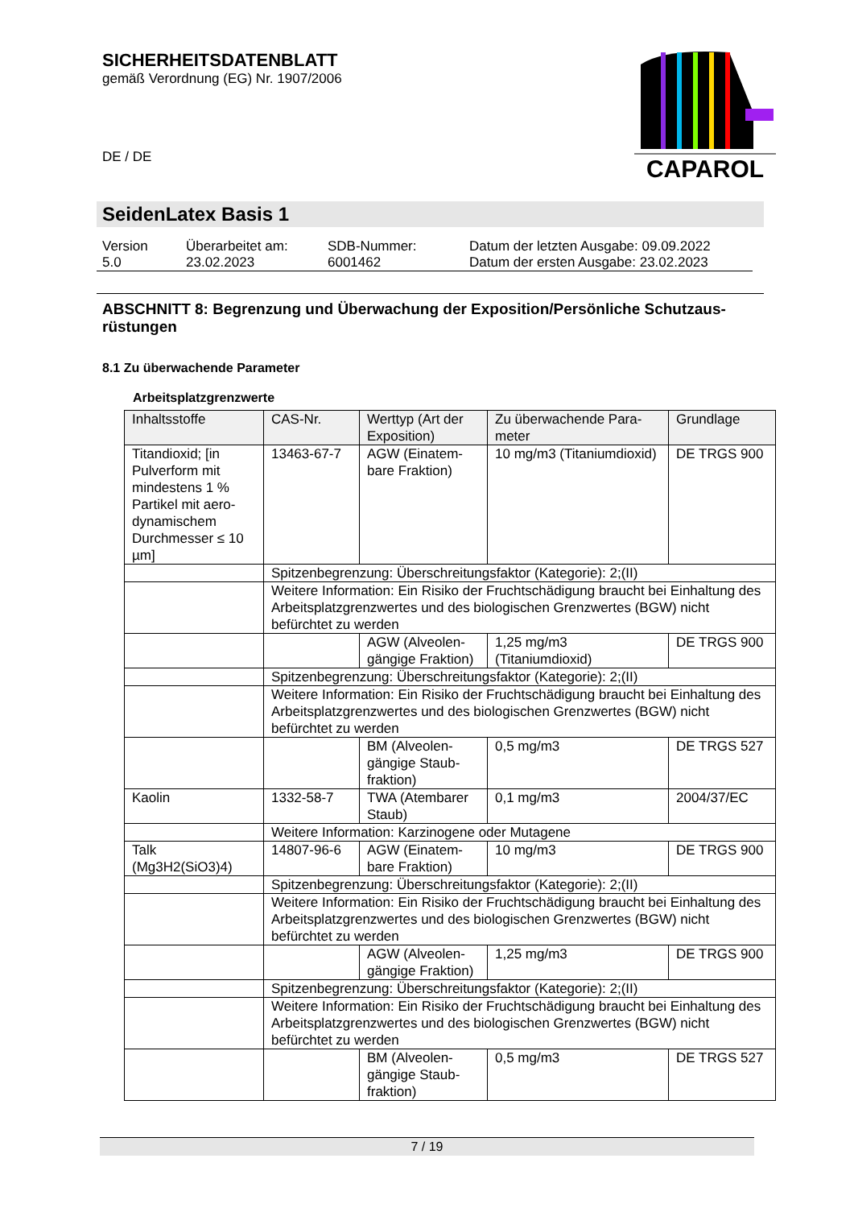SICHERHEITSDATENBLATT
gemäß Verordnung (EG) Nr. 1907/2006
DE / DE
CAPAROL
SeidenLatex Basis 1
| Version 5.0 | Überarbeitet am: 23.02.2023 | SDB-Nummer: 6001462 | Datum der letzten Ausgabe: 09.09.2022 Datum der ersten Ausgabe: 23.02.2023 |
ABSCHNITT 8: Begrenzung und Überwachung der Exposition/Persönliche Schutzaus-rüstungen
8.1 Zu überwachende Parameter
Arbeitsplatzgrenzwerte
| Inhaltsstoffe | CAS-Nr. | Werttyp (Art der Exposition) | Zu überwachende Para-meter | Grundlage |
| --- | --- | --- | --- | --- |
| Titandioxid; [in Pulverform mit mindestens 1 % Partikel mit aero-dynamischem Durchmesser ≤ 10 µm] | 13463-67-7 | AGW (Einatem-bare Fraktion) | 10 mg/m3 (Titaniumdioxid) | DE TRGS 900 |
| | Spitzenbegrenzung: Überschreitungsfaktor (Kategorie): 2;(II) | | | |
| | Weitere Information: Ein Risiko der Fruchtschädigung braucht bei Einhaltung des Arbeitsplatzgrenzwertes und des biologischen Grenzwertes (BGW) nicht befürchtet zu werden | | | |
| | | AGW (Alveolen-gängige Fraktion) | 1,25 mg/m3 (Titaniumdioxid) | DE TRGS 900 |
| | Spitzenbegrenzung: Überschreitungsfaktor (Kategorie): 2;(II) | | | |
| | Weitere Information: Ein Risiko der Fruchtschädigung braucht bei Einhaltung des Arbeitsplatzgrenzwertes und des biologischen Grenzwertes (BGW) nicht befürchtet zu werden | | | |
| | | BM (Alveolen-gängige Staub-fraktion) | 0,5 mg/m3 | DE TRGS 527 |
| Kaolin | 1332-58-7 | TWA (Atembarer Staub) | 0,1 mg/m3 | 2004/37/EC |
| | Weitere Information: Karzinogene oder Mutagene | | | |
| Talk (Mg3H2(SiO3)4) | 14807-96-6 | AGW (Einatem-bare Fraktion) | 10 mg/m3 | DE TRGS 900 |
| | Spitzenbegrenzung: Überschreitungsfaktor (Kategorie): 2;(II) | | | |
| | Weitere Information: Ein Risiko der Fruchtschädigung braucht bei Einhaltung des Arbeitsplatzgrenzwertes und des biologischen Grenzwertes (BGW) nicht befürchtet zu werden | | | |
| | | AGW (Alveolen-gängige Fraktion) | 1,25 mg/m3 | DE TRGS 900 |
| | Spitzenbegrenzung: Überschreitungsfaktor (Kategorie): 2;(II) | | | |
| | Weitere Information: Ein Risiko der Fruchtschädigung braucht bei Einhaltung des Arbeitsplatzgrenzwertes und des biologischen Grenzwertes (BGW) nicht befürchtet zu werden | | | |
| | | BM (Alveolen-gängige Staub-fraktion) | 0,5 mg/m3 | DE TRGS 527 |
7 / 19